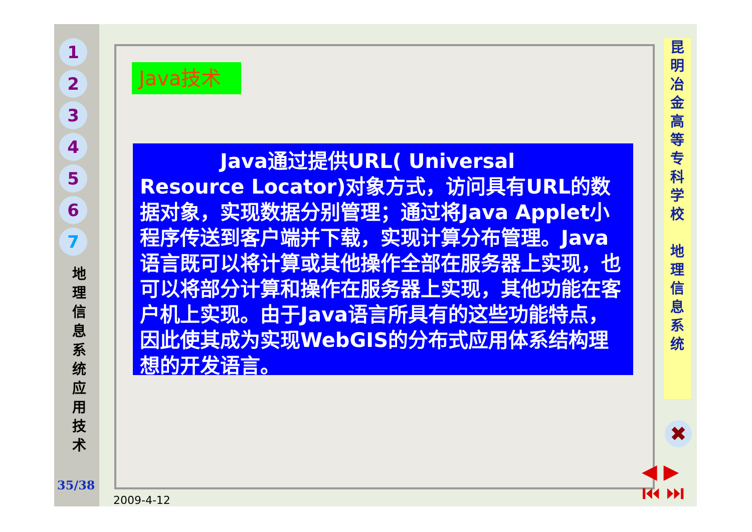1
2
3
4
5
6
7
地 理 信 息 系 统 应 用 技 术
35/38
Java技术
    Java通过提供URL( Universal Resource Locator)对象方式，访问具有URL的数据对象，实现数据分别管理；通过将Java Applet小程序传送到客户端并下载，实现计算分布管理。Java语言既可以将计算或其他操作全部在服务器上实现，也可以将部分计算和操作在服务器上实现，其他功能在客户机上实现。由于Java语言所具有的这些功能特点，因此使其成为实现WebGIS的分布式应用体系结构理想的开发语言。
昆 明 冶 金 高 等 专 科 学 校
地 理 信 息 系 统
✖
◀ ▶
⏮ ⏭
2009-4-12